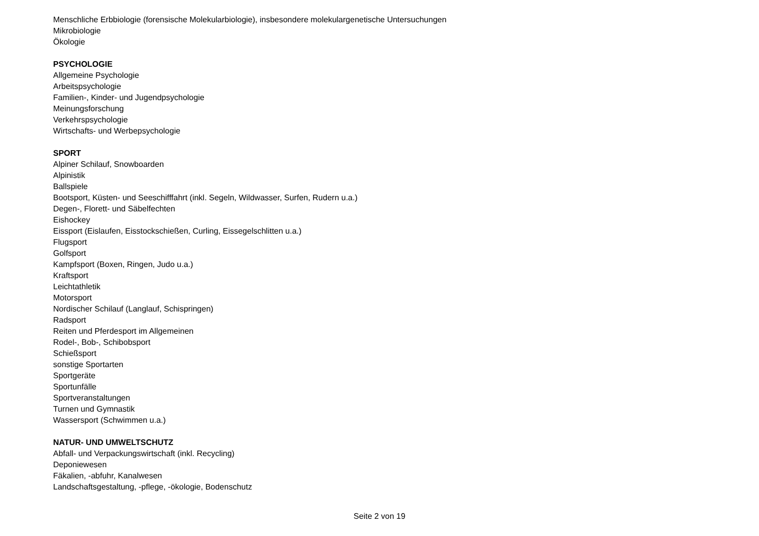Menschliche Erbbiologie (forensische Molekularbiologie), insbesondere molekulargenetische Untersuchungen
Mikrobiologie
Ökologie
PSYCHOLOGIE
Allgemeine Psychologie
Arbeitspsychologie
Familien-, Kinder- und Jugendpsychologie
Meinungsforschung
Verkehrspsychologie
Wirtschafts- und Werbepsychologie
SPORT
Alpiner Schilauf, Snowboarden
Alpinistik
Ballspiele
Bootsport, Küsten- und Seeschifffahrt (inkl. Segeln, Wildwasser, Surfen, Rudern u.a.)
Degen-, Florett- und Säbelfechten
Eishockey
Eissport (Eislaufen, Eisstockschießen, Curling, Eissegelschlitten u.a.)
Flugsport
Golfsport
Kampfsport (Boxen, Ringen, Judo u.a.)
Kraftsport
Leichtathletik
Motorsport
Nordischer Schilauf (Langlauf, Schispringen)
Radsport
Reiten und Pferdesport im Allgemeinen
Rodel-, Bob-, Schibobsport
Schießsport
sonstige Sportarten
Sportgeräte
Sportunfälle
Sportveranstaltungen
Turnen und Gymnastik
Wassersport (Schwimmen u.a.)
NATUR- UND UMWELTSCHUTZ
Abfall- und Verpackungswirtschaft (inkl. Recycling)
Deponiewesen
Fäkalien, -abfuhr, Kanalwesen
Landschaftsgestaltung, -pflege, -ökologie, Bodenschutz
Seite 2 von 19